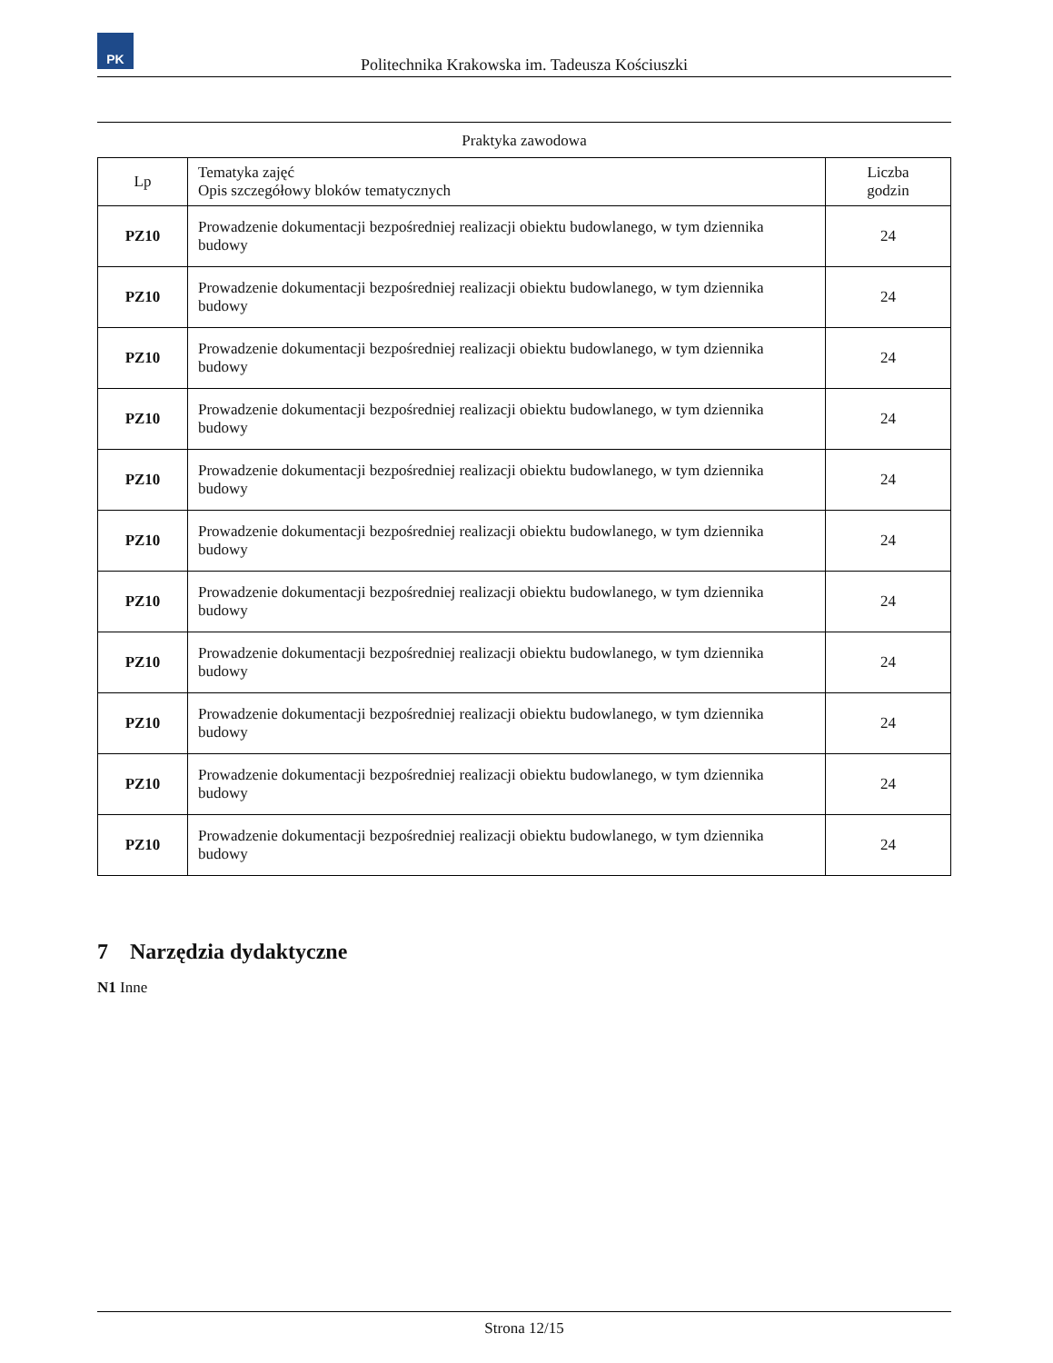PK
Politechnika Krakowska im. Tadeusza Kościuszki
Praktyka zawodowa
| Lp | Tematyka zajęć Opis szczegółowy bloków tematycznych | Liczba godzin |
| --- | --- | --- |
| PZ10 | Prowadzenie dokumentacji bezpośredniej realizacji obiektu budowlanego, w tym dziennika budowy | 24 |
| PZ10 | Prowadzenie dokumentacji bezpośredniej realizacji obiektu budowlanego, w tym dziennika budowy | 24 |
| PZ10 | Prowadzenie dokumentacji bezpośredniej realizacji obiektu budowlanego, w tym dziennika budowy | 24 |
| PZ10 | Prowadzenie dokumentacji bezpośredniej realizacji obiektu budowlanego, w tym dziennika budowy | 24 |
| PZ10 | Prowadzenie dokumentacji bezpośredniej realizacji obiektu budowlanego, w tym dziennika budowy | 24 |
| PZ10 | Prowadzenie dokumentacji bezpośredniej realizacji obiektu budowlanego, w tym dziennika budowy | 24 |
| PZ10 | Prowadzenie dokumentacji bezpośredniej realizacji obiektu budowlanego, w tym dziennika budowy | 24 |
| PZ10 | Prowadzenie dokumentacji bezpośredniej realizacji obiektu budowlanego, w tym dziennika budowy | 24 |
| PZ10 | Prowadzenie dokumentacji bezpośredniej realizacji obiektu budowlanego, w tym dziennika budowy | 24 |
| PZ10 | Prowadzenie dokumentacji bezpośredniej realizacji obiektu budowlanego, w tym dziennika budowy | 24 |
| PZ10 | Prowadzenie dokumentacji bezpośredniej realizacji obiektu budowlanego, w tym dziennika budowy | 24 |
7 Narzędzia dydaktyczne
N1 Inne
Strona 12/15